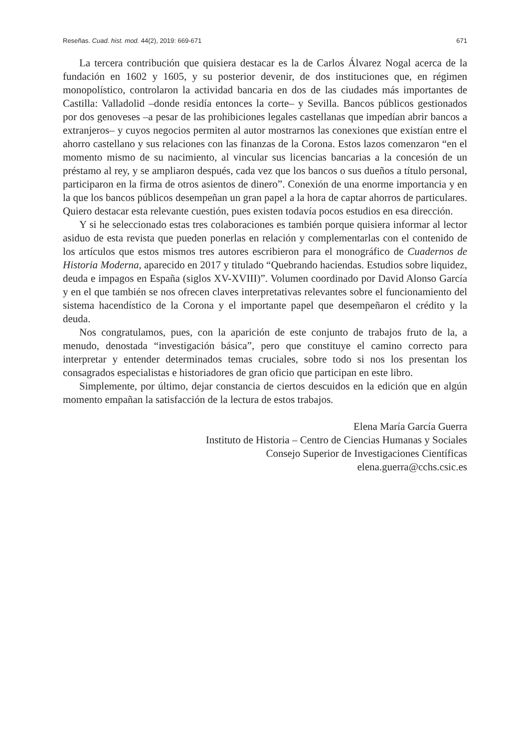Reseñas. Cuad. hist. mod. 44(2), 2019: 669-671 671
La tercera contribución que quisiera destacar es la de Carlos Álvarez Nogal acerca de la fundación en 1602 y 1605, y su posterior devenir, de dos instituciones que, en régimen monopolístico, controlaron la actividad bancaria en dos de las ciudades más importantes de Castilla: Valladolid –donde residía entonces la corte– y Sevilla. Bancos públicos gestionados por dos genoveses –a pesar de las prohibiciones legales castellanas que impedían abrir bancos a extranjeros– y cuyos negocios permiten al autor mostrarnos las conexiones que existían entre el ahorro castellano y sus relaciones con las finanzas de la Corona. Estos lazos comenzaron “en el momento mismo de su nacimiento, al vincular sus licencias bancarias a la concesión de un préstamo al rey, y se ampliaron después, cada vez que los bancos o sus dueños a título personal, participaron en la firma de otros asientos de dinero”. Conexión de una enorme importancia y en la que los bancos públicos desempeñan un gran papel a la hora de captar ahorros de particulares. Quiero destacar esta relevante cuestión, pues existen todavía pocos estudios en esa dirección.
Y si he seleccionado estas tres colaboraciones es también porque quisiera informar al lector asiduo de esta revista que pueden ponerlas en relación y complementarlas con el contenido de los artículos que estos mismos tres autores escribieron para el monográfico de Cuadernos de Historia Moderna, aparecido en 2017 y titulado “Quebrando haciendas. Estudios sobre liquidez, deuda e impagos en España (siglos XV-XVIII)”. Volumen coordinado por David Alonso García y en el que también se nos ofrecen claves interpretativas relevantes sobre el funcionamiento del sistema hacendístico de la Corona y el importante papel que desempeñaron el crédito y la deuda.
Nos congratulamos, pues, con la aparición de este conjunto de trabajos fruto de la, a menudo, denostada “investigación básica”, pero que constituye el camino correcto para interpretar y entender determinados temas cruciales, sobre todo si nos los presentan los consagrados especialistas e historiadores de gran oficio que participan en este libro.
Simplemente, por último, dejar constancia de ciertos descuidos en la edición que en algún momento empañan la satisfacción de la lectura de estos trabajos.
Elena María García Guerra
Instituto de Historia – Centro de Ciencias Humanas y Sociales
Consejo Superior de Investigaciones Científicas
elena.guerra@cchs.csic.es